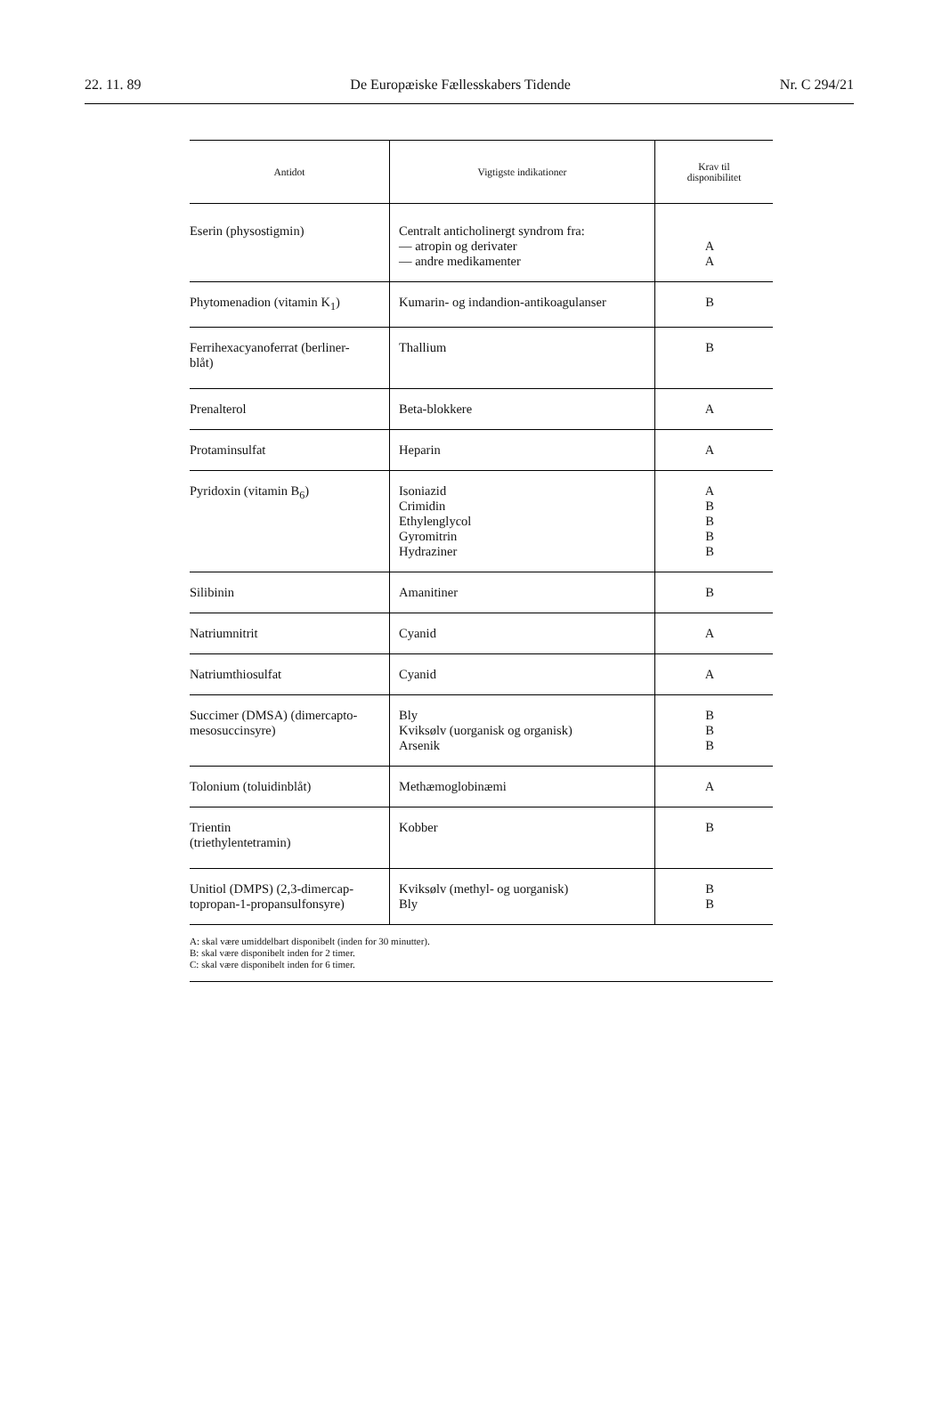22. 11. 89 De Europæiske Fællesskabers Tidende Nr. C 294/21
| Antidot | Vigtigste indikationer | Krav til disponibilitet |
| --- | --- | --- |
| Eserin (physostigmin) | Centralt anticholinergt syndrom fra: — atropin og derivater — andre medikamenter | A A |
| Phytomenadion (vitamin K<sub>1</sub>) | Kumarin- og indandion-antikoagulanser | B |
| Ferrihexacyanoferrat (berliner- blåt) | Thallium | B |
| Prenalterol | Beta-blokkere | A |
| Protaminsulfat | Heparin | A |
| Pyridoxin (vitamin B<sub>6</sub>) | Isoniazid Crimidin Ethylenglycol Gyromitrin Hydraziner | A B B B B |
| Silibinin | Amanitiner | B |
| Natriumnitrit | Cyanid | A |
| Natriumthiosulfat | Cyanid | A |
| Succimer (DMSA) (dimercapto- mesosuccinsyre) | Bly Kviksølv (uorganisk og organisk) Arsenik | B B B |
| Tolonium (toluidinblåt) | Methæmoglobinæmi | A |
| Trientin (triethylentetramin) | Kobber | B |
| Unitiol (DMPS) (2,3-dimercap- topropan-1-propansulfonsyre) | Kviksølv (methyl- og uorganisk) Bly | B B |
A: skal være umiddelbart disponibelt (inden for 30 minutter).
B: skal være disponibelt inden for 2 timer.
C: skal være disponibelt inden for 6 timer.